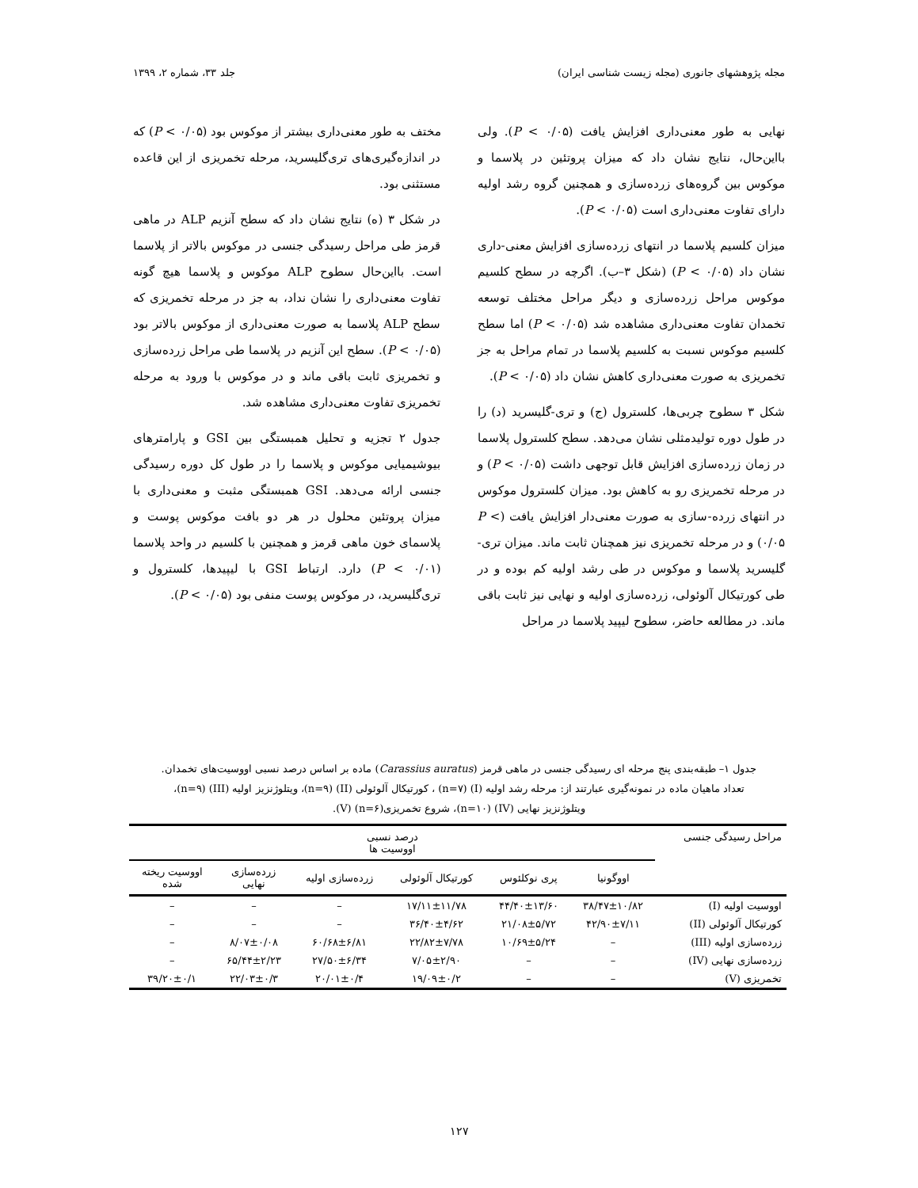مجله پژوهشهای جانوری (مجله زیست شناسی ایران) جلد ۳۳، شماره ۲، ۱۳۹۹
نهایی به طور معنی‌داری افزایش یافت (P < ۰/۰۵). ولی بااین‌حال، نتایج نشان داد که میزان پروتئین در پلاسما و موکوس بین گروه‌های زرده‌سازی و همچنین گروه رشد اولیه دارای تفاوت معنی‌داری است (P < ۰/۰۵).
میزان کلسیم پلاسما در انتهای زرده‌سازی افزایش معنی-داری نشان داد (P < ۰/۰۵) (شکل ۳–ب). اگرچه در سطح کلسیم موکوس مراحل زرده‌سازی و دیگر مراحل مختلف توسعه تخمدان تفاوت معنی‌داری مشاهده شد (P < ۰/۰۵) اما سطح کلسیم موکوس نسبت به کلسیم پلاسما در تمام مراحل به جز تخمریزی به صورت معنی‌داری کاهش نشان داد (P < ۰/۰۵).
شکل ۳ سطوح چربی‌ها، کلسترول (ج) و تری-گلیسرید (د) را در طول دوره تولیدمثلی نشان می‌دهد. سطح کلسترول پلاسما در زمان زرده‌سازی افزایش قابل توجهی داشت (P < ۰/۰۵) و در مرحله تخمریزی رو به کاهش بود. میزان کلسترول موکوس در انتهای زرده-سازی به صورت معنی‌دار افزایش یافت (P < ۰/۰۵) و در مرحله تخمریزی نیز همچنان ثابت ماند. میزان تری-گلیسرید پلاسما و موکوس در طی رشد اولیه کم بوده و در طی کورتیکال آلوئولی، زرده‌سازی اولیه و نهایی نیز ثابت باقی ماند. در مطالعه حاضر، سطوح لیپید پلاسما در مراحل
مختف به طور معنی‌داری بیشتر از موکوس بود (۰/۰۵ > P) که در اندازه‌گیری‌های تری‌گلیسرید، مرحله تخمریزی از این قاعده مستثنی بود.
در شکل ۳ (ه) نتایج نشان داد که سطح آنزیم ALP در ماهی قرمز طی مراحل رسیدگی جنسی در موکوس بالاتر از پلاسما است. بااین‌حال سطوح ALP موکوس و پلاسما هیچ گونه تفاوت معنی‌داری را نشان نداد، به جز در مرحله تخمریزی که سطح ALP پلاسما به صورت معنی‌داری از موکوس بالاتر بود (P < ۰/۰۵). سطح این آنزیم در پلاسما طی مراحل زرده‌سازی و تخمریزی ثابت باقی ماند و در موکوس با ورود به مرحله تخمریزی تفاوت معنی‌داری مشاهده شد.
جدول ۲ تجزیه و تحلیل همبستگی بین GSI و پارامترهای بیوشیمیایی موکوس و پلاسما را در طول کل دوره رسیدگی جنسی ارائه می‌دهد. GSI همبستگی مثبت و معنی‌داری با میزان پروتئین محلول در هر دو بافت موکوس پوست و پلاسمای خون ماهی قرمز و همچنین با کلسیم در واحد پلاسما (P < ۰/۰۱) دارد. ارتباط GSI با لیپیدها، کلسترول و تری‌گلیسرید، در موکوس پوست منفی بود (P < ۰/۰۵).
جدول ۱– طبقه‌بندی پنج مرحله ای رسیدگی جنسی در ماهی قرمز (Carassius auratus) ماده بر اساس درصد نسبی اووسیت‌های تخمدان.
تعداد ماهیان ماده در نمونه‌گیری عبارتند از: مرحله رشد اولیه (I) (n=۷) ، کورتیکال آلوئولی (II) (n=۹)، ویتلوژنزیز اولیه (III) (n=۹)،
ویتلوژنزیز نهایی (IV) (n=۱۰)، شروع تخمریزی(n=۶) (V).
| مراحل رسیدگی جنسی | درصد نسبی اووسیت ها | | | | | |
| --- | --- | --- | --- | --- | --- | --- |
| | اووگونیا | پری نوکلئوس | کورتیکال آلوئولی | زرده‌سازی اولیه | زرده‌سازی نهایی | اووسیت ریخته شده |
| اووسیت اولیه (I) | ۳۸/۴۷±۱۰/۸۲ | ۴۴/۴۰±۱۳/۶۰ | ۱۷/۱۱±۱۱/۷۸ | – | – | – |
| کورتیکال آلوئولی (II) | ۴۲/۹۰±۷/۱۱ | ۲۱/۰۸±۵/۷۲ | ۳۶/۴۰±۴/۶۲ | – | – | – |
| زرده‌سازی اولیه (III) | – | ۱۰/۶۹±۵/۲۴ | ۲۲/۸۲±۷/۷۸ | ۶۰/۶۸±۶/۸۱ | ۸/۰۷±۰/۰۸ | – |
| زرده‌سازی نهایی (IV) | – | – | ۷/۰۵±۲/۹۰ | ۲۷/۵۰±۶/۳۴ | ۶۵/۴۴±۲/۲۳ | – |
| تخمریزی (V) | – | – | ۱۹/۰۹±۰/۲ | ۲۰/۰۱±۰/۴ | ۲۲/۰۳±۰/۳ | ۳۹/۲۰±۰/۱ |
۱۲۷